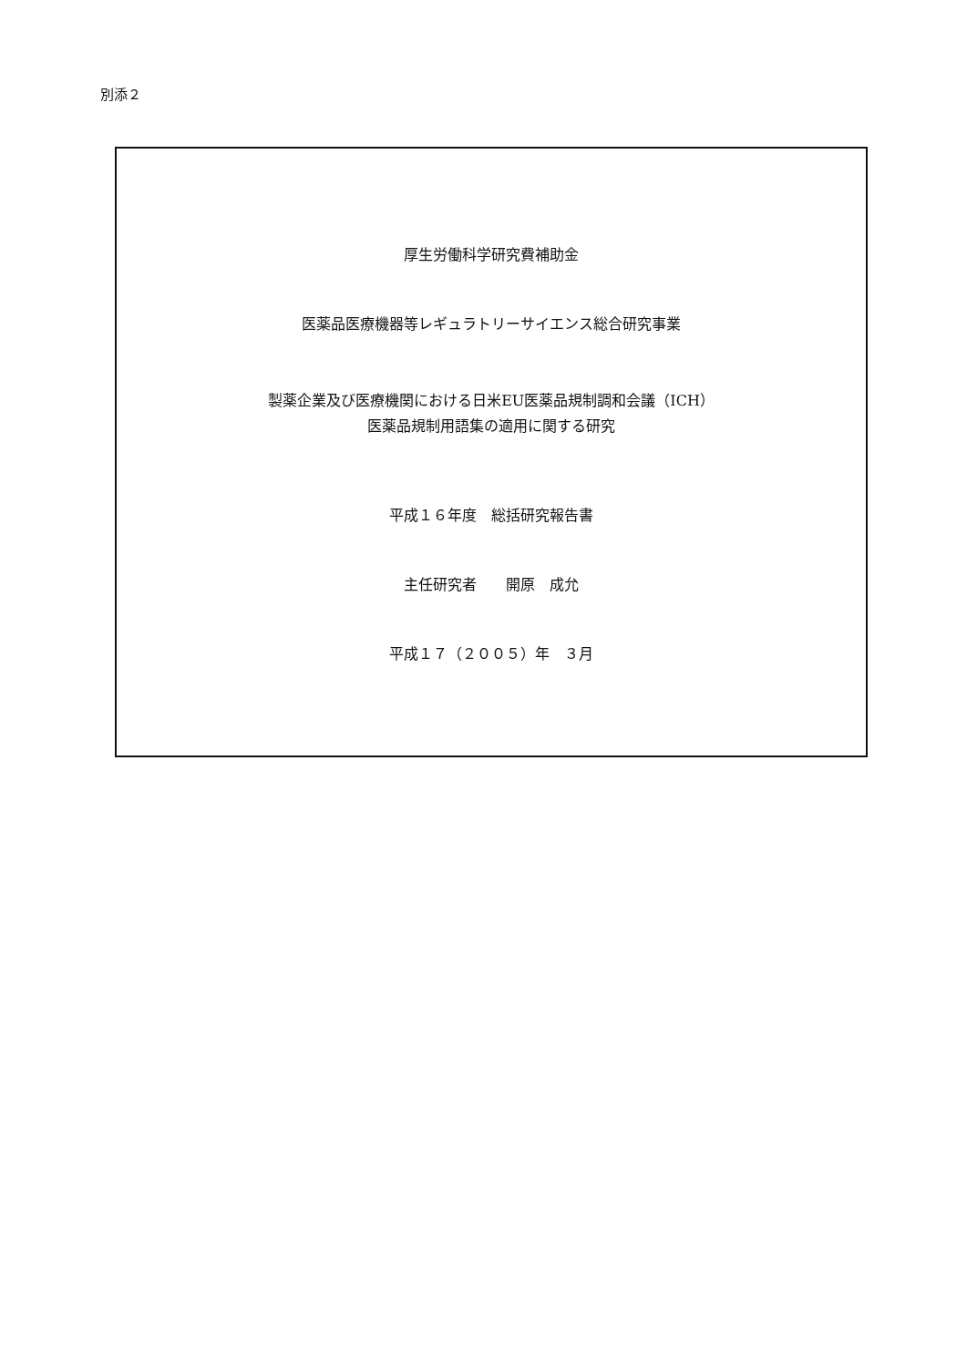別添２
厚生労働科学研究費補助金
医薬品医療機器等レギュラトリーサイエンス総合研究事業
製薬企業及び医療機関における日米EU医薬品規制調和会議（ICH）
医薬品規制用語集の適用に関する研究
平成１６年度　総括研究報告書
主任研究者　　開原　成允
平成１７（２００５）年　３月